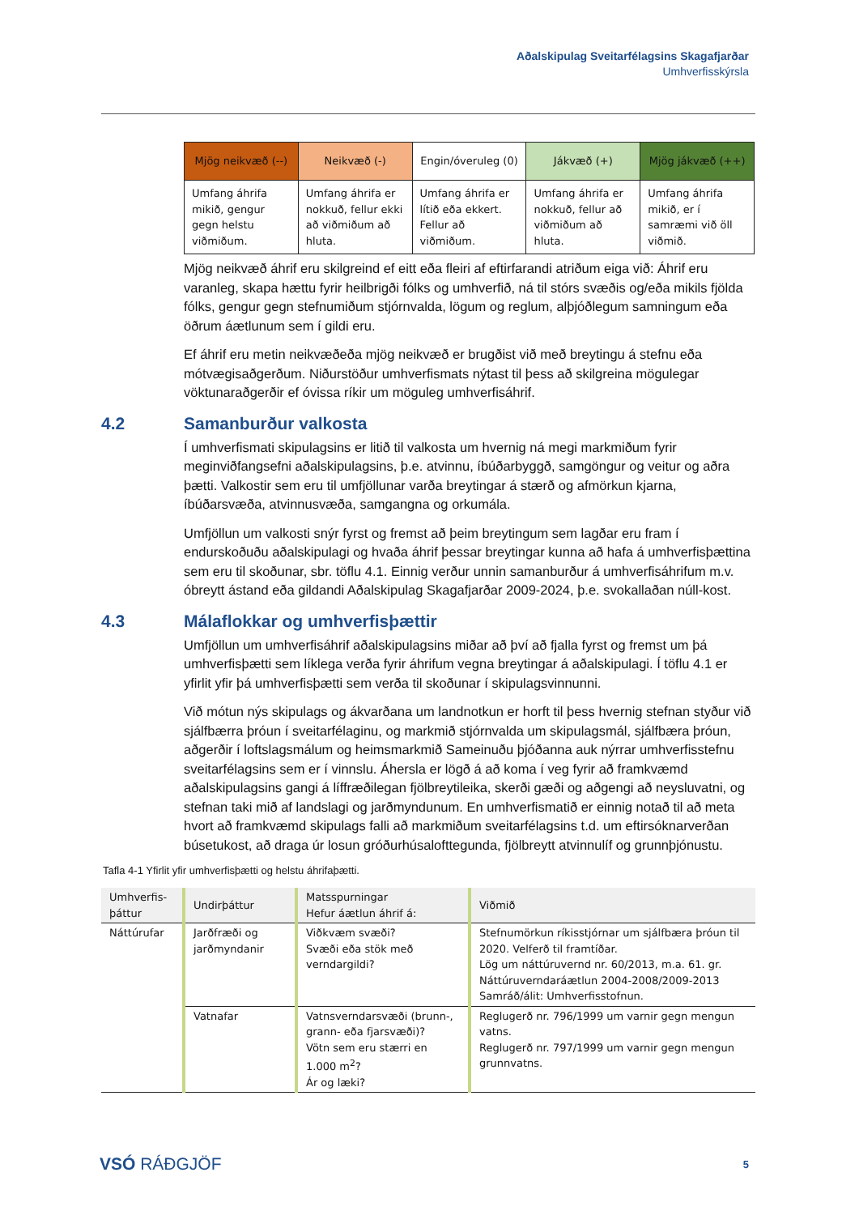Aðalskipulag Sveitarfélagsins Skagafjarðar
Umhverfisskýrsla
| Mjög neikvæð (--) | Neikvæð (-) | Engin/óveruleg (0) | Jákvæð (+) | Mjög jákvæð (++) |
| --- | --- | --- | --- | --- |
| Umfang áhrifa mikið, gengur gegn helstu viðmiðum. | Umfang áhrifa er nokkuð, fellur ekki að viðmiðum að hluta. | Umfang áhrifa er lítið eða ekkert. Fellur að viðmiðum. | Umfang áhrifa er nokkuð, fellur að viðmiðum að hluta. | Umfang áhrifa mikið, er í samræmi við öll viðmið. |
Mjög neikvæð áhrif eru skilgreind ef eitt eða fleiri af eftirfarandi atriðum eiga við: Áhrif eru varanleg, skapa hættu fyrir heilbrigði fólks og umhverfið, ná til stórs svæðis og/eða mikils fjölda fólks, gengur gegn stefnumiðum stjórnvalda, lögum og reglum, alþjóðlegum samningum eða öðrum áætlunum sem í gildi eru.
Ef áhrif eru metin neikvæðeða mjög neikvæð er brugðist við með breytingu á stefnu eða mótvægisaðgerðum. Niðurstöður umhverfismats nýtast til þess að skilgreina mögulegar vöktunaraðgerðir ef óvissa ríkir um möguleg umhverfisáhrif.
4.2 Samanburður valkosta
Í umhverfismati skipulagsins er litið til valkosta um hvernig ná megi markmiðum fyrir meginviðfangsefni aðalskipulagsins, þ.e. atvinnu, íbúðarbyggð, samgöngur og veitur og aðra þætti. Valkostir sem eru til umfjöllunar varða breytingar á stærð og afmörkun kjarna, íbúðarsvæða, atvinnusvæða, samgangna og orkumála.
Umfjöllun um valkosti snýr fyrst og fremst að þeim breytingum sem lagðar eru fram í endurskoðuðu aðalskipulagi og hvaða áhrif þessar breytingar kunna að hafa á umhverfisþættina sem eru til skoðunar, sbr. töflu 4.1. Einnig verður unnin samanburður á umhverfisáhrifum m.v. óbreytt ástand eða gildandi Aðalskipulag Skagafjarðar 2009-2024, þ.e. svokallaðan núll-kost.
4.3 Málaflokkar og umhverfisþættir
Umfjöllun um umhverfisáhrif aðalskipulagsins miðar að því að fjalla fyrst og fremst um þá umhverfisþætti sem líklega verða fyrir áhrifum vegna breytingar á aðalskipulagi. Í töflu 4.1 er yfirlit yfir þá umhverfisþætti sem verða til skoðunar í skipulagsvinnunni.
Við mótun nýs skipulags og ákvarðana um landnotkun er horft til þess hvernig stefnan styður við sjálfbærra þróun í sveitarfélaginu, og markmið stjórnvalda um skipulagsmál, sjálfbæra þróun, aðgerðir í loftslagsmálum og heimsmarkmið Sameinuðu þjóðanna auk nýrrar umhverfisstefnu sveitarfélagsins sem er í vinnslu. Áhersla er lögð á að koma í veg fyrir að framkvæmd aðalskipulagsins gangi á líffræðilegan fjölbreytileika, skerði gæði og aðgengi að neysluvatni, og stefnan taki mið af landslagi og jarðmyndunum. En umhverfismatið er einnig notað til að meta hvort að framkvæmd skipulags falli að markmiðum sveitarfélagsins t.d. um eftirsóknarverðan búsetukost, að draga úr losun gróðurhúsalofttegunda, fjölbreytt atvinnulíf og grunnþjónustu.
Tafla 4-1 Yfirlit yfir umhverfisþætti og helstu áhrifaþætti.
| Umhverfis- þáttur | Undirþáttur | Matsspurningar Hefur áætlun áhrif á: | Viðmið |
| --- | --- | --- | --- |
| Náttúrufar | Jarðfræði og jarðmyndanir | Viðkvæm svæði? Svæði eða stök með verndargildi? | Stefnumörkun ríkisstjórnar um sjálfbæra þróun til 2020. Velferð til framtíðar. Lög um náttúruvernd nr. 60/2013, m.a. 61. gr. Náttúruverndaráætlun 2004-2008/2009-2013 Samráð/álit: Umhverfisstofnun. |
| | Vatnafar | Vatnsverndarsvæði (brunn-, grann- eða fjarsvæði)? Vötn sem eru stærri en 1.000 m<sup>2</sup>? Ár og læki? | Reglugerð nr. 796/1999 um varnir gegn mengun vatns. Reglugerð nr. 797/1999 um varnir gegn mengun grunnvatns. |
VSÓ RÁÐGJÖF
5